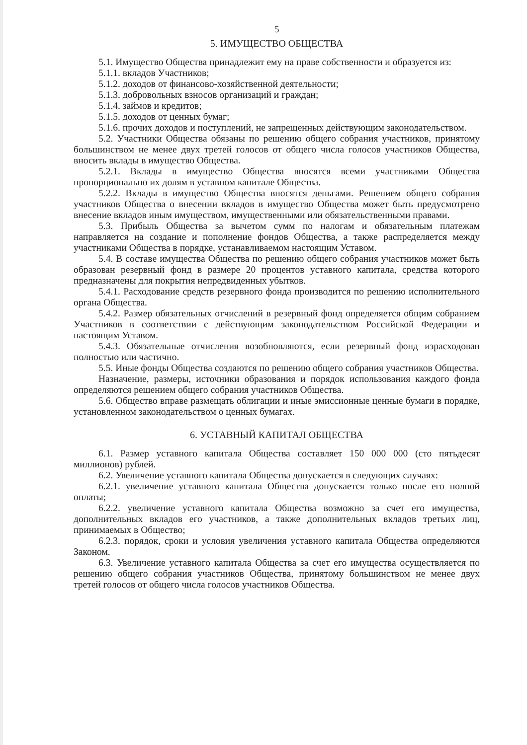5
5. ИМУЩЕСТВО ОБЩЕСТВА
5.1. Имущество Общества принадлежит ему на праве собственности и образуется из:
5.1.1. вкладов Участников;
5.1.2. доходов от финансово-хозяйственной деятельности;
5.1.3. добровольных взносов организаций и граждан;
5.1.4. займов и кредитов;
5.1.5. доходов от ценных бумаг;
5.1.6. прочих доходов и поступлений, не запрещенных действующим законодательством.
5.2. Участники Общества обязаны по решению общего собрания участников, принятому большинством не менее двух третей голосов от общего числа голосов участников Общества, вносить вклады в имущество Общества.
5.2.1. Вклады в имущество Общества вносятся всеми участниками Общества пропорционально их долям в уставном капитале Общества.
5.2.2. Вклады в имущество Общества вносятся деньгами. Решением общего собрания участников Общества о внесении вкладов в имущество Общества может быть предусмотрено внесение вкладов иным имуществом, имущественными или обязательственными правами.
5.3. Прибыль Общества за вычетом сумм по налогам и обязательным платежам направляется на создание и пополнение фондов Общества, а также распределяется между участниками Общества в порядке, устанавливаемом настоящим Уставом.
5.4. В составе имущества Общества по решению общего собрания участников может быть образован резервный фонд в размере 20 процентов уставного капитала, средства которого предназначены для покрытия непредвиденных убытков.
5.4.1. Расходование средств резервного фонда производится по решению исполнительного органа Общества.
5.4.2. Размер обязательных отчислений в резервный фонд определяется общим собранием Участников в соответствии с действующим законодательством Российской Федерации и настоящим Уставом.
5.4.3. Обязательные отчисления возобновляются, если резервный фонд израсходован полностью или частично.
5.5. Иные фонды Общества создаются по решению общего собрания участников Общества.
Назначение, размеры, источники образования и порядок использования каждого фонда определяются решением общего собрания участников Общества.
5.6. Общество вправе размещать облигации и иные эмиссионные ценные бумаги в порядке, установленном законодательством о ценных бумагах.
6. УСТАВНЫЙ КАПИТАЛ ОБЩЕСТВА
6.1. Размер уставного капитала Общества составляет 150 000 000 (сто пятьдесят миллионов) рублей.
6.2. Увеличение уставного капитала Общества допускается в следующих случаях:
6.2.1. увеличение уставного капитала Общества допускается только после его полной оплаты;
6.2.2. увеличение уставного капитала Общества возможно за счет его имущества, дополнительных вкладов его участников, а также дополнительных вкладов третьих лиц, принимаемых в Общество;
6.2.3. порядок, сроки и условия увеличения уставного капитала Общества определяются Законом.
6.3. Увеличение уставного капитала Общества за счет его имущества осуществляется по решению общего собрания участников Общества, принятому большинством не менее двух третей голосов от общего числа голосов участников Общества.